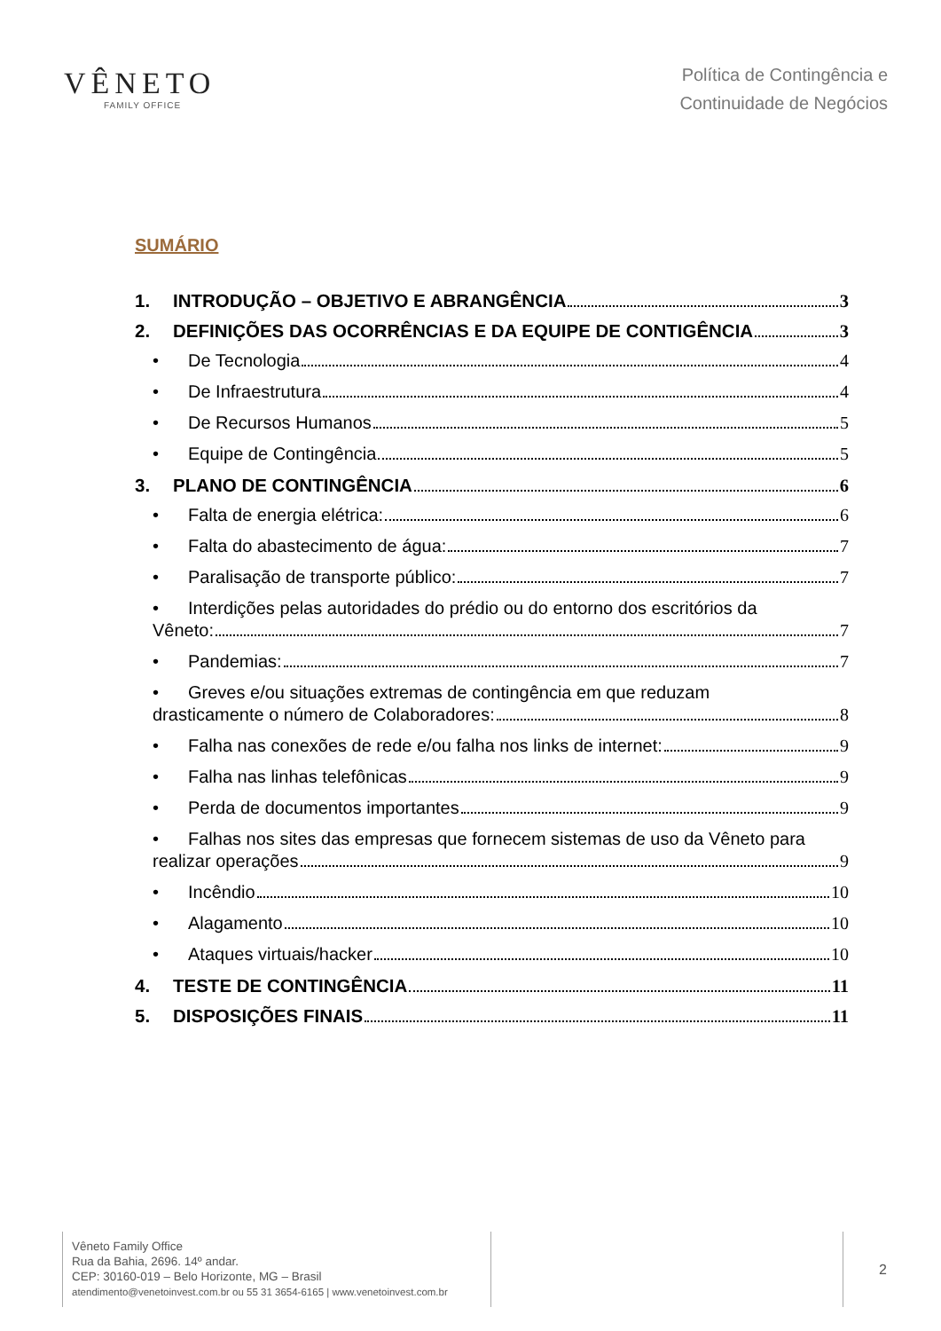VÊNETO
FAMILY OFFICE
Política de Contingência e
Continuidade de Negócios
SUMÁRIO
1. INTRODUÇÃO – OBJETIVO E ABRANGÊNCIA 3
2. DEFINIÇÕES DAS OCORRÊNCIAS E DA EQUIPE DE CONTIGÊNCIA 3
• De Tecnologia 4
• De Infraestrutura 4
• De Recursos Humanos 5
• Equipe de Contingência 5
3. PLANO DE CONTINGÊNCIA 6
• Falta de energia elétrica: 6
• Falta do abastecimento de água: 7
• Paralisação de transporte público: 7
• Interdições pelas autoridades do prédio ou do entorno dos escritórios da
Vêneto: 7
• Pandemias: 7
• Greves e/ou situações extremas de contingência em que reduzam
drasticamente o número de Colaboradores: 8
• Falha nas conexões de rede e/ou falha nos links de internet: 9
• Falha nas linhas telefônicas 9
• Perda de documentos importantes 9
• Falhas nos sites das empresas que fornecem sistemas de uso da Vêneto para
realizar operações 9
• Incêndio 10
• Alagamento 10
• Ataques virtuais/hacker 10
4. TESTE DE CONTINGÊNCIA 11
5. DISPOSIÇÕES FINAIS 11
Vêneto Family Office
Rua da Bahia, 2696. 14º andar.
CEP: 30160-019 – Belo Horizonte, MG – Brasil
atendimento@venetoinvest.com.br ou 55 31 3654-6165 | www.venetoinvest.com.br
2